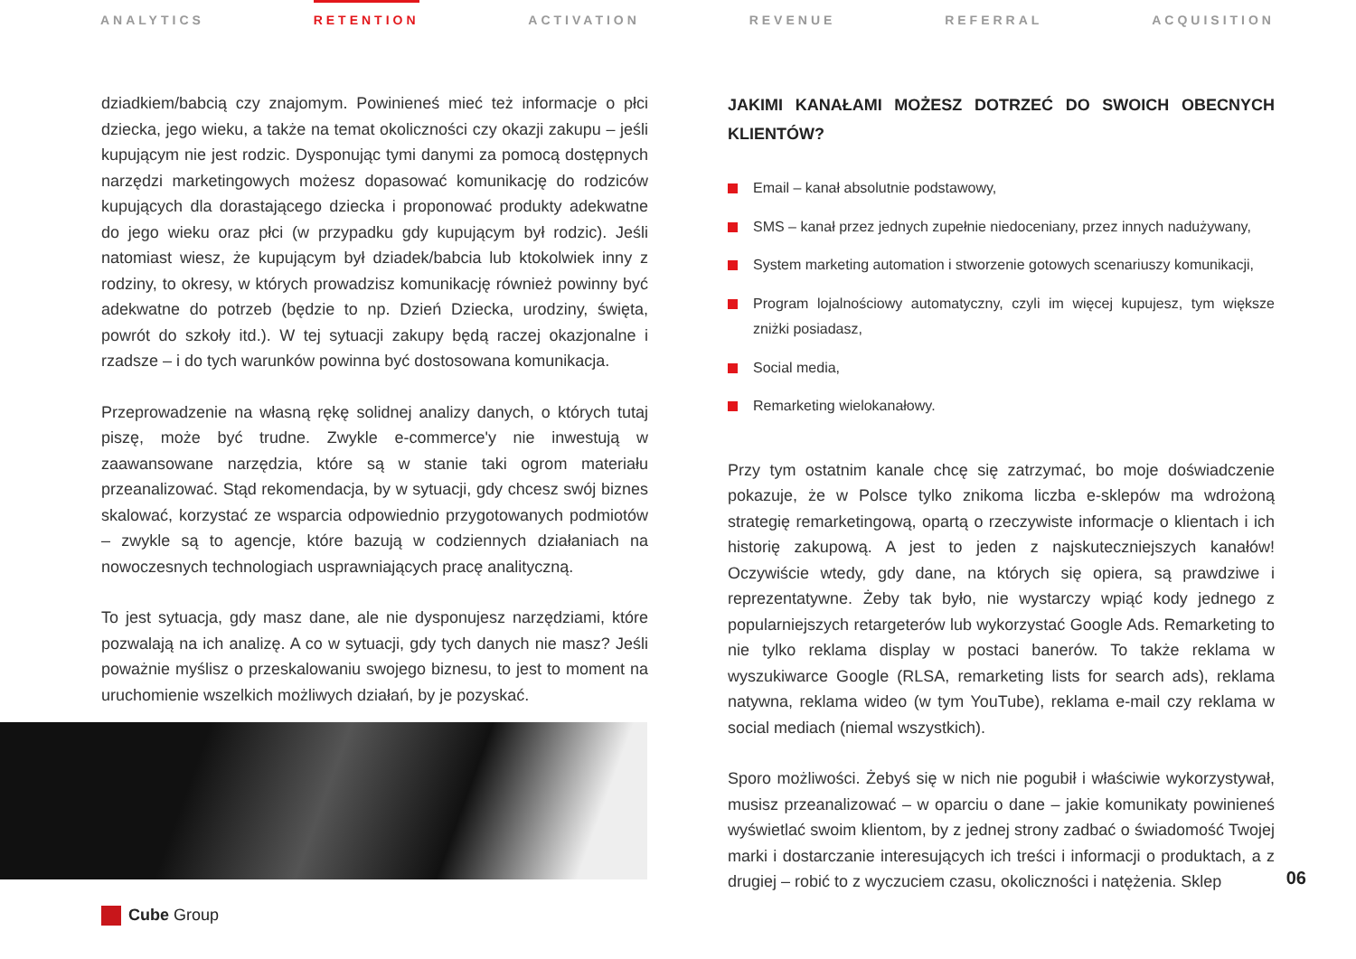ANALYTICS RETENTION ACTIVATION REVENUE REFERRAL ACQUISITION
dziadkiem/babcią czy znajomym. Powinieneś mieć też informacje o płci dziecka, jego wieku, a także na temat okoliczności czy okazji zakupu – jeśli kupującym nie jest rodzic. Dysponując tymi danymi za pomocą dostępnych narzędzi marketingowych możesz dopasować komunikację do rodziców kupujących dla dorastającego dziecka i proponować produkty adekwatne do jego wieku oraz płci (w przypadku gdy kupującym był rodzic). Jeśli natomiast wiesz, że kupującym był dziadek/babcia lub ktokolwiek inny z rodziny, to okresy, w których prowadzisz komunikację również powinny być adekwatne do potrzeb (będzie to np. Dzień Dziecka, urodziny, święta, powrót do szkoły itd.). W tej sytuacji zakupy będą raczej okazjonalne i rzadsze – i do tych warunków powinna być dostosowana komunikacja.
Przeprowadzenie na własną rękę solidnej analizy danych, o których tutaj piszę, może być trudne. Zwykle e-commerce'y nie inwestują w zaawansowane narzędzia, które są w stanie taki ogrom materiału przeanalizować. Stąd rekomendacja, by w sytuacji, gdy chcesz swój biznes skalować, korzystać ze wsparcia odpowiednio przygotowanych podmiotów – zwykle są to agencje, które bazują w codziennych działaniach na nowoczesnych technologiach usprawniających pracę analityczną.
To jest sytuacja, gdy masz dane, ale nie dysponujesz narzędziami, które pozwalają na ich analizę. A co w sytuacji, gdy tych danych nie masz? Jeśli poważnie myślisz o przeskalowaniu swojego biznesu, to jest to moment na uruchomienie wszelkich możliwych działań, by je pozyskać.
JAKIMI KANAŁAMI MOŻESZ DOTRZEĆ DO SWOICH OBECNYCH KLIENTÓW?
Email – kanał absolutnie podstawowy,
SMS – kanał przez jednych zupełnie niedoceniany, przez innych nadużywany,
System marketing automation i stworzenie gotowych scenariuszy komunikacji,
Program lojalnościowy automatyczny, czyli im więcej kupujesz, tym większe zniżki posiadasz,
Social media,
Remarketing wielokanałowy.
Przy tym ostatnim kanale chcę się zatrzymać, bo moje doświadczenie pokazuje, że w Polsce tylko znikoma liczba e-sklepów ma wdrożoną strategię remarketingową, opartą o rzeczywiste informacje o klientach i ich historię zakupową. A jest to jeden z najskuteczniejszych kanałów! Oczywiście wtedy, gdy dane, na których się opiera, są prawdziwe i reprezentatywne. Żeby tak było, nie wystarczy wpiąć kody jednego z popularniejszych retargeterów lub wykorzystać Google Ads. Remarketing to nie tylko reklama display w postaci banerów. To także reklama w wyszukiwarce Google (RLSA, remarketing lists for search ads), reklama natywna, reklama wideo (w tym YouTube), reklama e-mail czy reklama w social mediach (niemal wszystkich).
Sporo możliwości. Żebyś się w nich nie pogubił i właściwie wykorzystywał, musisz przeanalizować – w oparciu o dane – jakie komunikaty powinieneś wyświetlać swoim klientom, by z jednej strony zadbać o świadomość Twojej marki i dostarczanie interesujących ich treści i informacji o produktach, a z drugiej – robić to z wyczuciem czasu, okoliczności i natężenia. Sklep
Cube Group
06